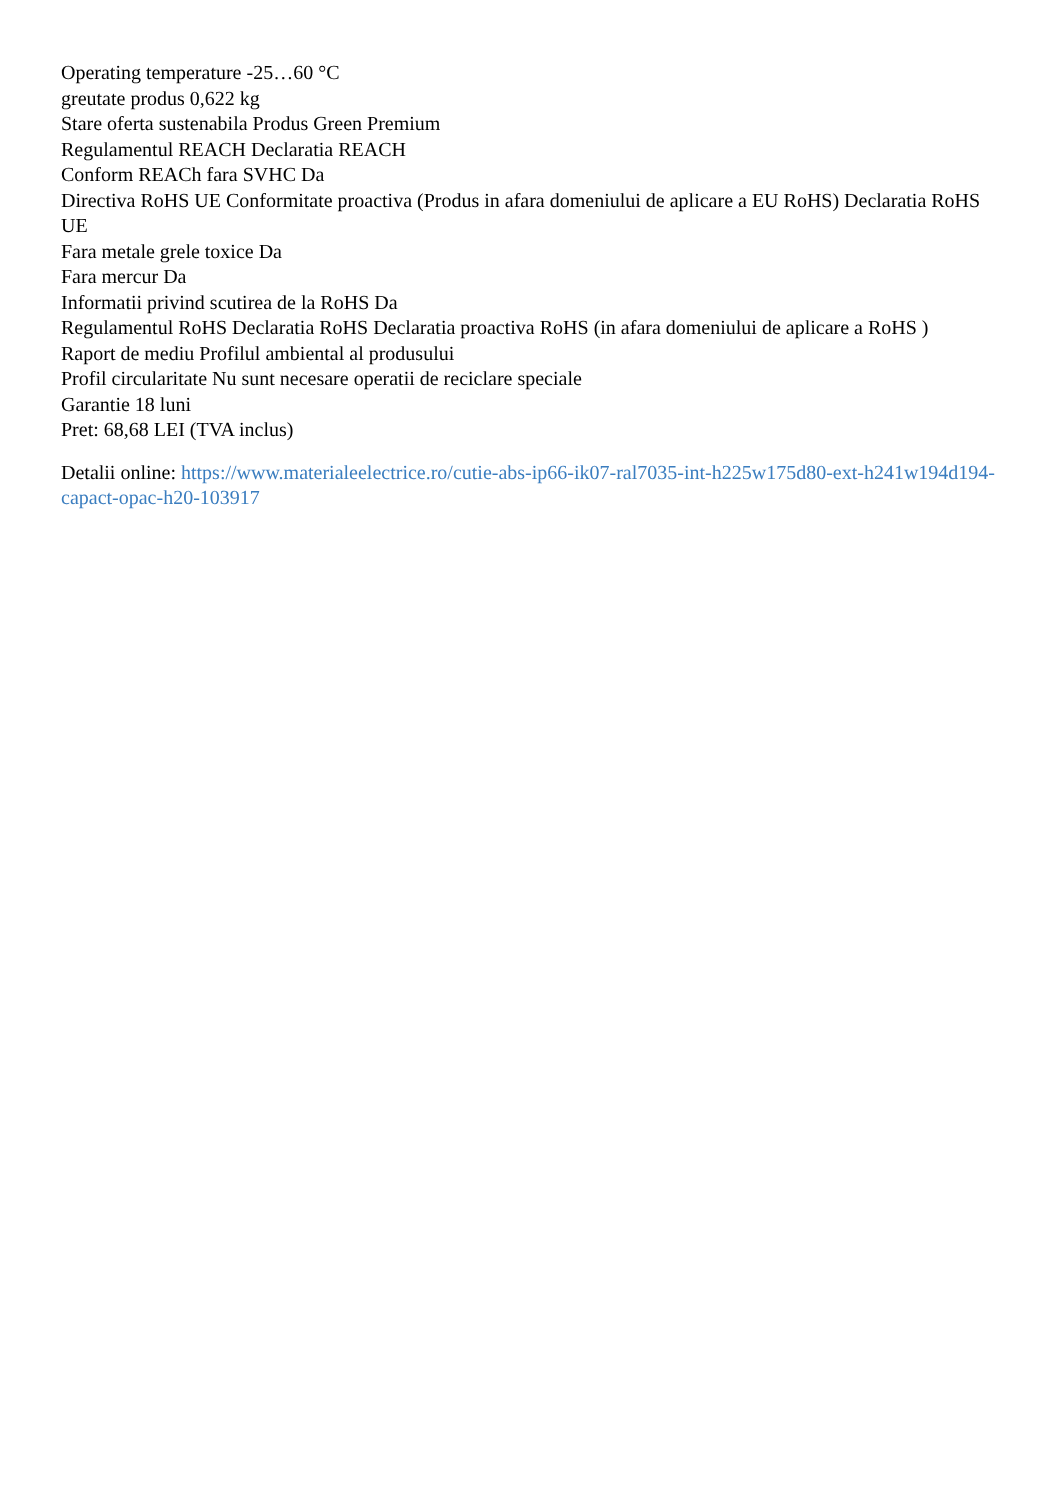Operating temperature -25…60 °C
greutate produs 0,622 kg
Stare oferta sustenabila Produs Green Premium
Regulamentul REACH Declaratia REACH
Conform REACh fara SVHC Da
Directiva RoHS UE Conformitate proactiva (Produs in afara domeniului de aplicare a EU RoHS) Declaratia RoHS UE
Fara metale grele toxice Da
Fara mercur Da
Informatii privind scutirea de la RoHS Da
Regulamentul RoHS Declaratia RoHS Declaratia proactiva RoHS (in afara domeniului de aplicare a RoHS )
Raport de mediu Profilul ambiental al produsului
Profil circularitate Nu sunt necesare operatii de reciclare speciale
Garantie 18 luni
Pret: 68,68 LEI (TVA inclus)
Detalii online: https://www.materialeelectrice.ro/cutie-abs-ip66-ik07-ral7035-int-h225w175d80-ext-h241w194d194-capact-opac-h20-103917